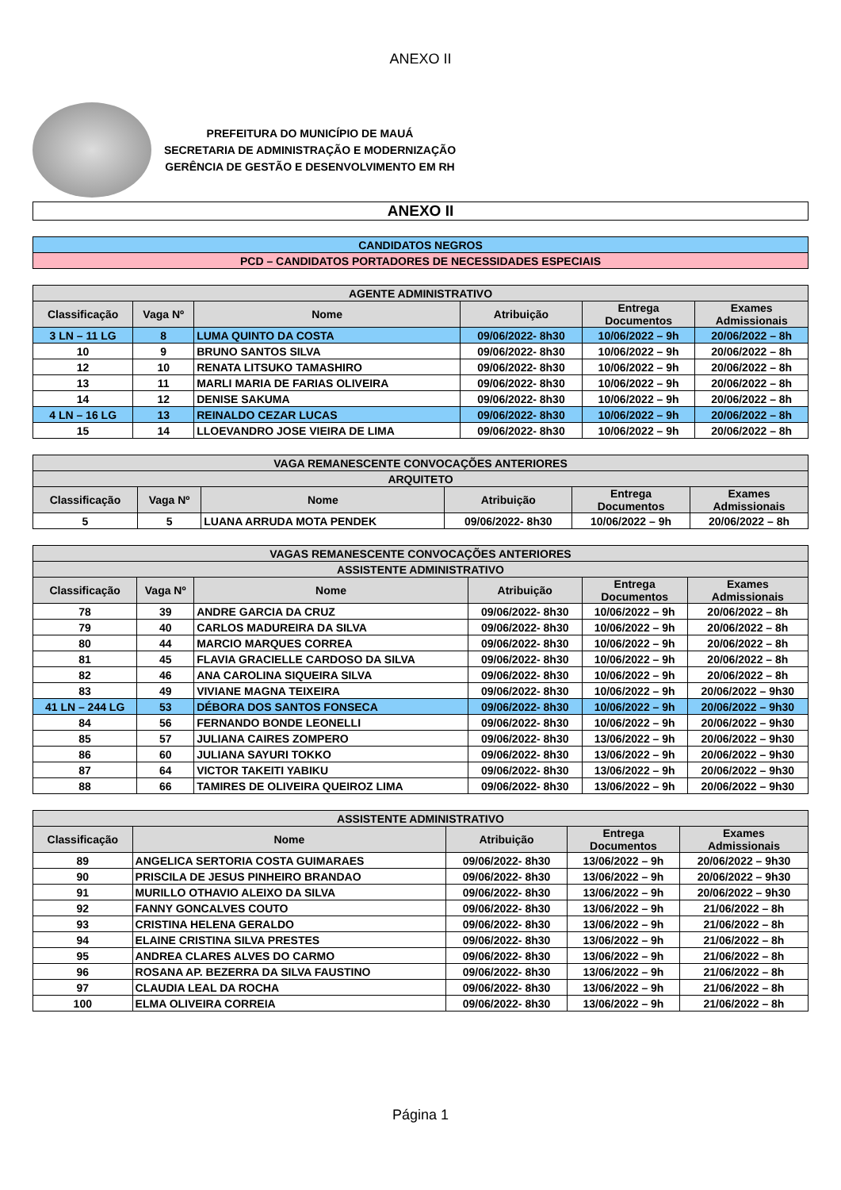ANEXO II
PREFEITURA DO MUNICÍPIO DE MAUÁ
SECRETARIA DE ADMINISTRAÇÃO E MODERNIZAÇÃO
GERÊNCIA DE GESTÃO E DESENVOLVIMENTO EM RH
ANEXO II
| CANDIDATOS NEGROS |
| PCD – CANDIDATOS PORTADORES DE NECESSIDADES ESPECIAIS |
| AGENTE ADMINISTRATIVO | | | | | |
| --- | --- | --- | --- | --- | --- |
| Classificação | Vaga Nº | Nome | Atribuição | Entrega Documentos | Exames Admissionais |
| 3 LN – 11 LG | 8 | LUMA QUINTO DA COSTA | 09/06/2022- 8h30 | 10/06/2022 – 9h | 20/06/2022 – 8h |
| 10 | 9 | BRUNO SANTOS SILVA | 09/06/2022- 8h30 | 10/06/2022 – 9h | 20/06/2022 – 8h |
| 12 | 10 | RENATA LITSUKO TAMASHIRO | 09/06/2022- 8h30 | 10/06/2022 – 9h | 20/06/2022 – 8h |
| 13 | 11 | MARLI MARIA DE FARIAS OLIVEIRA | 09/06/2022- 8h30 | 10/06/2022 – 9h | 20/06/2022 – 8h |
| 14 | 12 | DENISE SAKUMA | 09/06/2022- 8h30 | 10/06/2022 – 9h | 20/06/2022 – 8h |
| 4 LN – 16 LG | 13 | REINALDO CEZAR LUCAS | 09/06/2022- 8h30 | 10/06/2022 – 9h | 20/06/2022 – 8h |
| 15 | 14 | LLOEVANDRO JOSE VIEIRA DE LIMA | 09/06/2022- 8h30 | 10/06/2022 – 9h | 20/06/2022 – 8h |
| VAGA REMANESCENTE CONVOCAÇÕES ANTERIORES | | | | | |
| --- | --- | --- | --- | --- | --- |
| ARQUITETO | | | | | |
| Classificação | Vaga Nº | Nome | Atribuição | Entrega Documentos | Exames Admissionais |
| 5 | 5 | LUANA ARRUDA MOTA PENDEK | 09/06/2022- 8h30 | 10/06/2022 – 9h | 20/06/2022 – 8h |
| VAGAS REMANESCENTE CONVOCAÇÕES ANTERIORES | | | | | |
| --- | --- | --- | --- | --- | --- |
| ASSISTENTE ADMINISTRATIVO | | | | | |
| Classificação | Vaga Nº | Nome | Atribuição | Entrega Documentos | Exames Admissionais |
| 78 | 39 | ANDRE GARCIA DA CRUZ | 09/06/2022- 8h30 | 10/06/2022 – 9h | 20/06/2022 – 8h |
| 79 | 40 | CARLOS MADUREIRA DA SILVA | 09/06/2022- 8h30 | 10/06/2022 – 9h | 20/06/2022 – 8h |
| 80 | 44 | MARCIO MARQUES CORREA | 09/06/2022- 8h30 | 10/06/2022 – 9h | 20/06/2022 – 8h |
| 81 | 45 | FLAVIA GRACIELLE CARDOSO DA SILVA | 09/06/2022- 8h30 | 10/06/2022 – 9h | 20/06/2022 – 8h |
| 82 | 46 | ANA CAROLINA SIQUEIRA SILVA | 09/06/2022- 8h30 | 10/06/2022 – 9h | 20/06/2022 – 8h |
| 83 | 49 | VIVIANE MAGNA TEIXEIRA | 09/06/2022- 8h30 | 10/06/2022 – 9h | 20/06/2022 – 9h30 |
| 41 LN – 244 LG | 53 | DÉBORA DOS SANTOS FONSECA | 09/06/2022- 8h30 | 10/06/2022 – 9h | 20/06/2022 – 9h30 |
| 84 | 56 | FERNANDO BONDE LEONELLI | 09/06/2022- 8h30 | 10/06/2022 – 9h | 20/06/2022 – 9h30 |
| 85 | 57 | JULIANA CAIRES ZOMPERO | 09/06/2022- 8h30 | 13/06/2022 – 9h | 20/06/2022 – 9h30 |
| 86 | 60 | JULIANA SAYURI TOKKO | 09/06/2022- 8h30 | 13/06/2022 – 9h | 20/06/2022 – 9h30 |
| 87 | 64 | VICTOR TAKEITI YABIKU | 09/06/2022- 8h30 | 13/06/2022 – 9h | 20/06/2022 – 9h30 |
| 88 | 66 | TAMIRES DE OLIVEIRA QUEIROZ LIMA | 09/06/2022- 8h30 | 13/06/2022 – 9h | 20/06/2022 – 9h30 |
| ASSISTENTE ADMINISTRATIVO | | | | |
| --- | --- | --- | --- | --- |
| Classificação | Nome | Atribuição | Entrega Documentos | Exames Admissionais |
| 89 | ANGELICA SERTORIA COSTA GUIMARAES | 09/06/2022- 8h30 | 13/06/2022 – 9h | 20/06/2022 – 9h30 |
| 90 | PRISCILA DE JESUS PINHEIRO BRANDAO | 09/06/2022- 8h30 | 13/06/2022 – 9h | 20/06/2022 – 9h30 |
| 91 | MURILLO OTHAVIO ALEIXO DA SILVA | 09/06/2022- 8h30 | 13/06/2022 – 9h | 20/06/2022 – 9h30 |
| 92 | FANNY GONCALVES COUTO | 09/06/2022- 8h30 | 13/06/2022 – 9h | 21/06/2022 – 8h |
| 93 | CRISTINA HELENA GERALDO | 09/06/2022- 8h30 | 13/06/2022 – 9h | 21/06/2022 – 8h |
| 94 | ELAINE CRISTINA SILVA PRESTES | 09/06/2022- 8h30 | 13/06/2022 – 9h | 21/06/2022 – 8h |
| 95 | ANDREA CLARES ALVES DO CARMO | 09/06/2022- 8h30 | 13/06/2022 – 9h | 21/06/2022 – 8h |
| 96 | ROSANA AP. BEZERRA DA SILVA FAUSTINO | 09/06/2022- 8h30 | 13/06/2022 – 9h | 21/06/2022 – 8h |
| 97 | CLAUDIA LEAL DA ROCHA | 09/06/2022- 8h30 | 13/06/2022 – 9h | 21/06/2022 – 8h |
| 100 | ELMA OLIVEIRA CORREIA | 09/06/2022- 8h30 | 13/06/2022 – 9h | 21/06/2022 – 8h |
Página 1